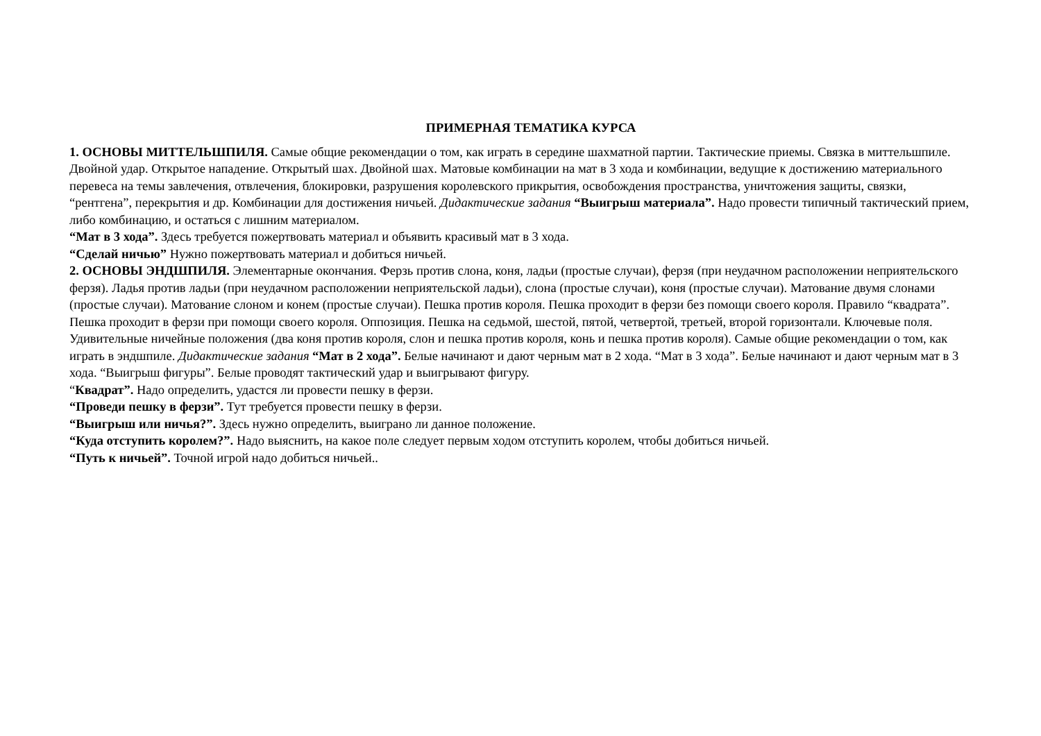ПРИМЕРНАЯ ТЕМАТИКА КУРСА
1. ОСНОВЫ МИТТЕЛЬШПИЛЯ. Самые общие рекомендации о том, как играть в середине шахматной партии. Тактические приемы. Связка в миттельшпиле. Двойной удар. Открытое нападение. Открытый шах. Двойной шах. Матовые комбинации на мат в 3 хода и комбинации, ведущие к достижению материального перевеса на темы завлечения, отвлечения, блокировки, разрушения королевского прикрытия, освобождения пространства, уничтожения защиты, связки, “рентгена”, перекрытия и др. Комбинации для достижения ничьей. Дидактические задания “Выигрыш материала”. Надо провести типичный тактический прием, либо комбинацию, и остаться с лишним материалом.
“Мат в 3 хода”. Здесь требуется пожертвовать материал и объявить красивый мат в 3 хода.
“Сделай ничью” Нужно пожертвовать материал и добиться ничьей.
2. ОСНОВЫ ЭНДШПИЛЯ. Элементарные окончания. Ферзь против слона, коня, ладьи (простые случаи), ферзя (при неудачном расположении неприятельского ферзя). Ладья против ладьи (при неудачном расположении неприятельской ладьи), слона (простые случаи), коня (простые случаи). Матование двумя слонами (простые случаи). Матование слоном и конем (простые случаи). Пешка против короля. Пешка проходит в ферзи без помощи своего короля. Правило “квадрата”. Пешка проходит в ферзи при помощи своего короля. Оппозиция. Пешка на седьмой, шестой, пятой, четвертой, третьей, второй горизонтали. Ключевые поля. Удивительные ничейные положения (два коня против короля, слон и пешка против короля, конь и пешка против короля). Самые общие рекомендации о том, как играть в эндшпиле. Дидактические задания “Мат в 2 хода”. Белые начинают и дают черным мат в 2 хода. “Мат в 3 хода”. Белые начинают и дают черным мат в 3 хода. “Выигрыш фигуры”. Белые проводят тактический удар и выигрывают фигуру.
“Квадрат”. Надо определить, удастся ли провести пешку в ферзи.
“Проведи пешку в ферзи”. Тут требуется провести пешку в ферзи.
“Выигрыш или ничья?”. Здесь нужно определить, выиграно ли данное положение.
“Куда отступить королем?”. Надо выяснить, на какое поле следует первым ходом отступить королем, чтобы добиться ничьей.
“Путь к ничьей”. Точной игрой надо добиться ничьей..